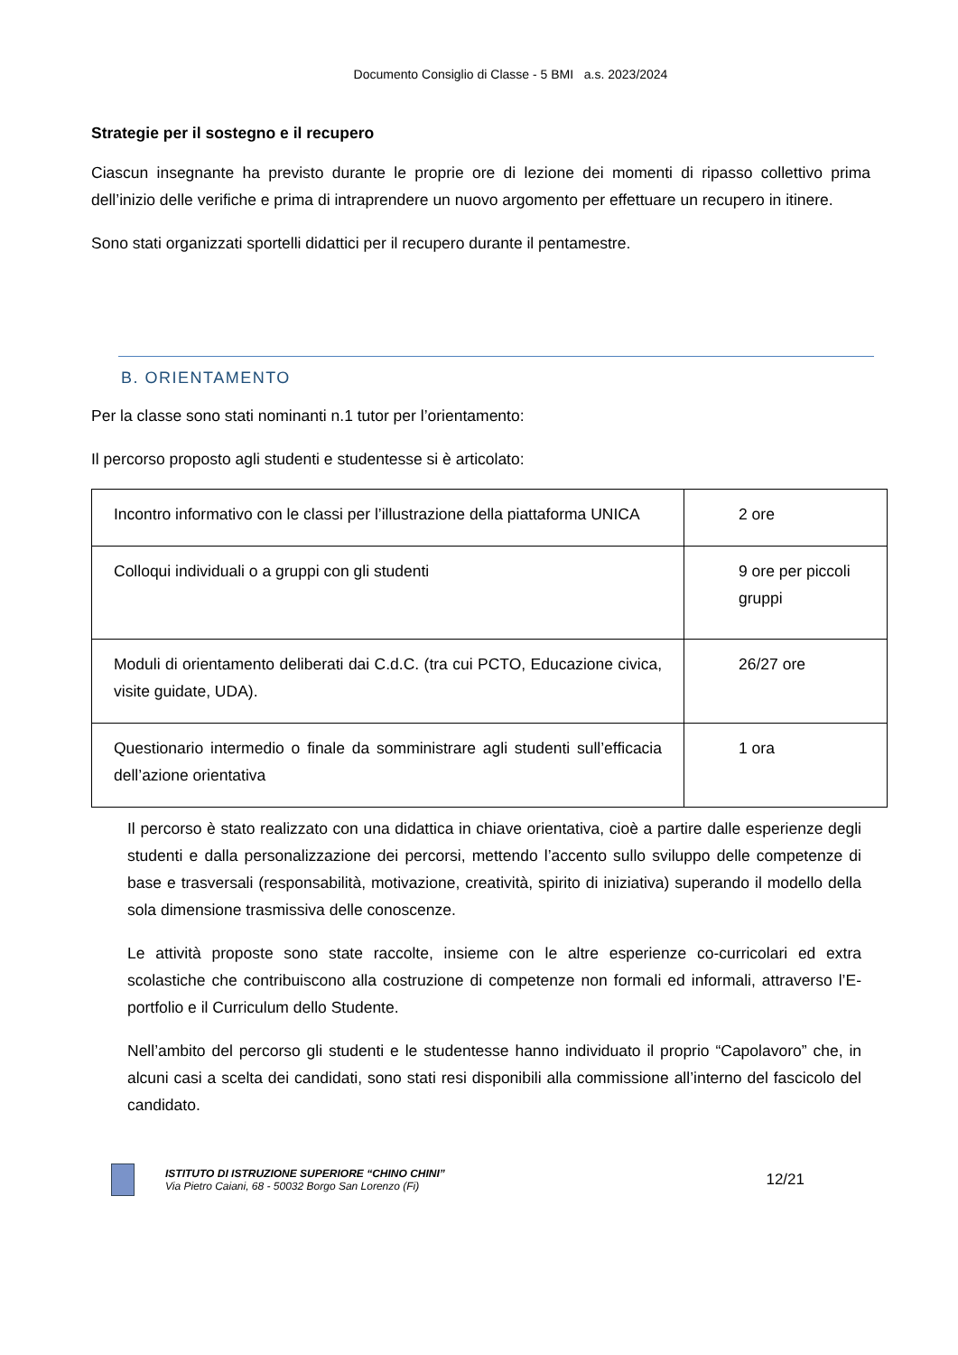Documento Consiglio di Classe - 5 BMI a.s. 2023/2024
Strategie per il sostegno e il recupero
Ciascun insegnante ha previsto durante le proprie ore di lezione dei momenti di ripasso collettivo prima dell’inizio delle verifiche e prima di intraprendere un nuovo argomento per effettuare un recupero in itinere.
Sono stati organizzati sportelli didattici per il recupero durante il pentamestre.
B. ORIENTAMENTO
Per la classe sono stati nominanti n.1 tutor per l’orientamento:
Il percorso proposto agli studenti e studentesse si è articolato:
| Incontro informativo con le classi per l’illustrazione della piattaforma UNICA | 2 ore |
| Colloqui individuali o a gruppi con gli studenti | 9 ore per piccoli gruppi |
| Moduli di orientamento deliberati dai C.d.C. (tra cui PCTO, Educazione civica, visite guidate, UDA). | 26/27 ore |
| Questionario intermedio o finale da somministrare agli studenti sull’efficacia dell’azione orientativa | 1 ora |
Il percorso è stato realizzato con una didattica in chiave orientativa, cioè a partire dalle esperienze degli studenti e dalla personalizzazione dei percorsi, mettendo l’accento sullo sviluppo delle competenze di base e trasversali (responsabilità, motivazione, creatività, spirito di iniziativa) superando il modello della sola dimensione trasmissiva delle conoscenze.
Le attività proposte sono state raccolte, insieme con le altre esperienze co-curricolari ed extra scolastiche che contribuiscono alla costruzione di competenze non formali ed informali, attraverso l’E-portfolio e il Curriculum dello Studente.
Nell’ambito del percorso gli studenti e le studentesse hanno individuato il proprio “Capolavoro” che, in alcuni casi a scelta dei candidati, sono stati resi disponibili alla commissione all’interno del fascicolo del candidato.
ISTITUTO DI ISTRUZIONE SUPERIORE “CHINO CHINI”
Via Pietro Caiani, 68 - 50032 Borgo San Lorenzo (Fi)
12/21